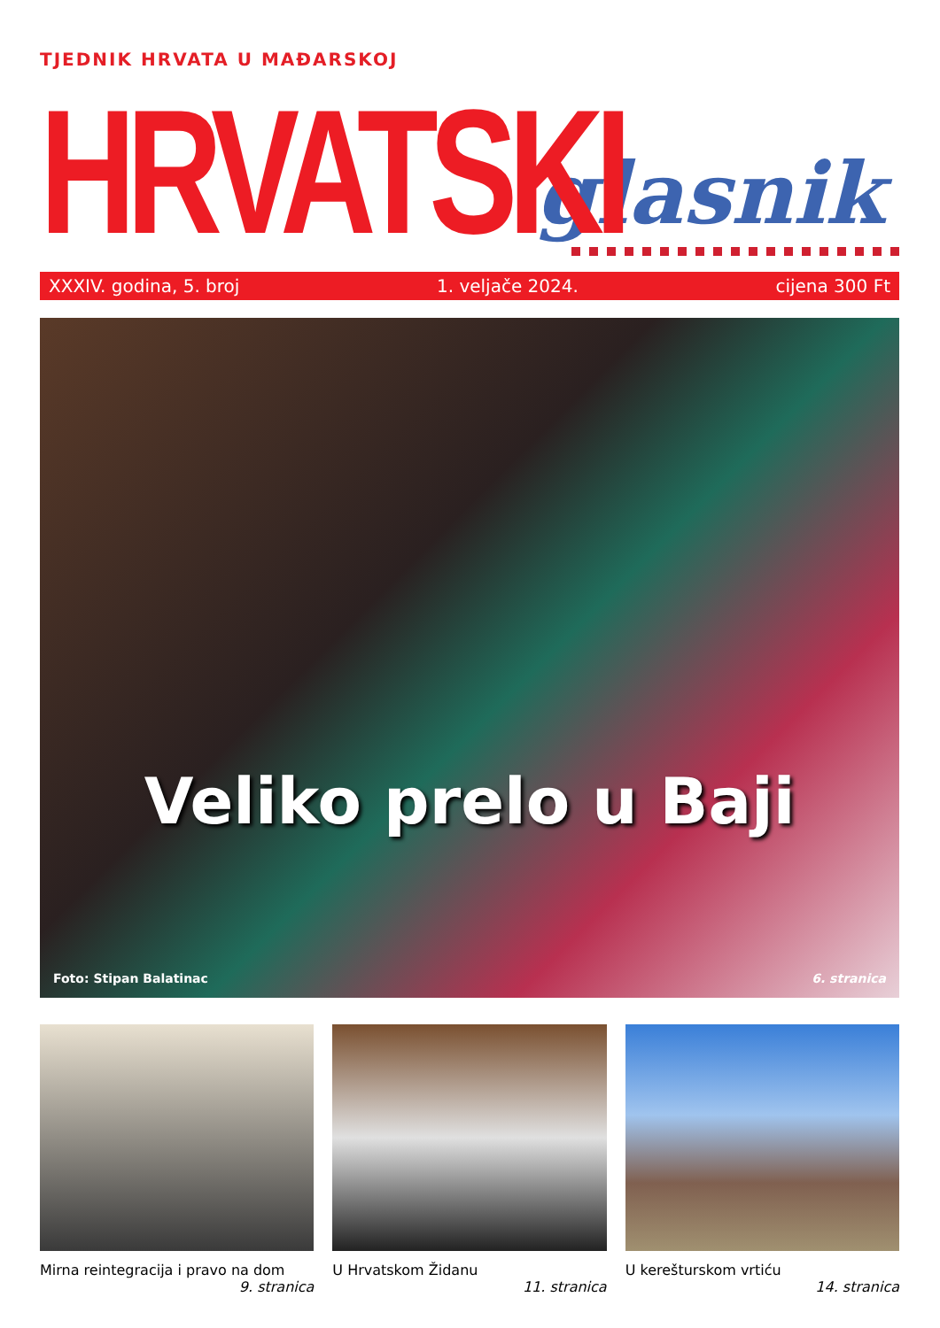TJEDNIK HRVATA U MAĐARSKOJ
HRVATSKI
glasnik
XXXIV. godina, 5. broj 1. veljače 2024. cijena 300 Ft
Veliko prelo u Baji
Foto: Stipan Balatinac 6. stranica
Mirna reintegracija i pravo na dom
9. stranica
U Hrvatskom Židanu
11. stranica
U kerešturskom vrtiću
14. stranica